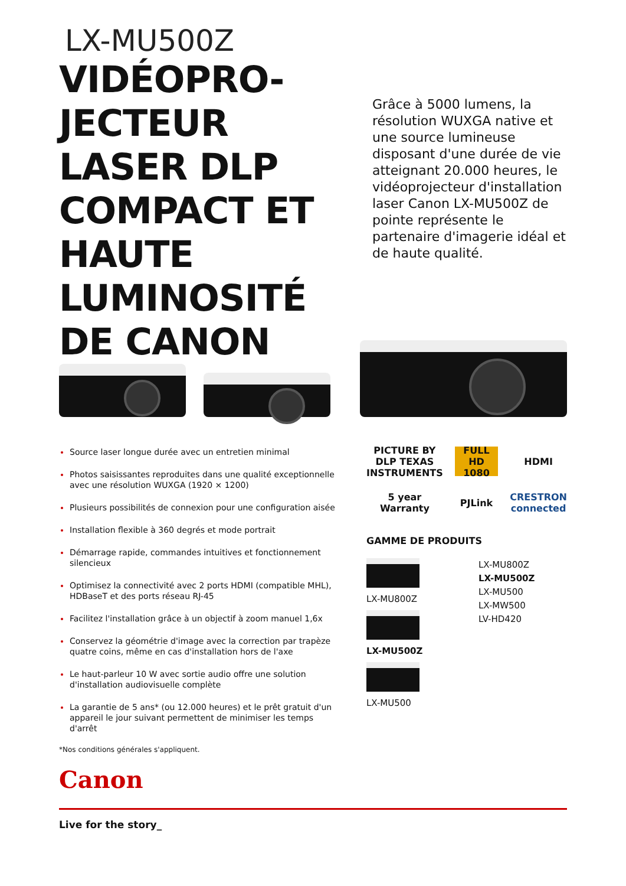LX-MU500Z
VIDÉOPRO-JECTEUR LASER DLP COMPACT ET HAUTE LUMINOSITÉ DE CANON
Grâce à 5000 lumens, la résolution WUXGA native et une source lumineuse disposant d'une durée de vie atteignant 20.000 heures, le vidéoprojecteur d'installation laser Canon LX-MU500Z de pointe représente le partenaire d'imagerie idéal et de haute qualité.
Source laser longue durée avec un entretien minimal
Photos saisissantes reproduites dans une qualité exceptionnelle avec une résolution WUXGA (1920 × 1200)
Plusieurs possibilités de connexion pour une configuration aisée
Installation flexible à 360 degrés et mode portrait
Démarrage rapide, commandes intuitives et fonctionnement silencieux
Optimisez la connectivité avec 2 ports HDMI (compatible MHL), HDBaseT et des ports réseau RJ-45
Facilitez l'installation grâce à un objectif à zoom manuel 1,6x
Conservez la géométrie d'image avec la correction par trapèze quatre coins, même en cas d'installation hors de l'axe
Le haut-parleur 10 W avec sortie audio offre une solution d'installation audiovisuelle complète
La garantie de 5 ans* (ou 12.000 heures) et le prêt gratuit d'un appareil le jour suivant permettent de minimiser les temps d'arrêt
*Nos conditions générales s'appliquent.
PICTURE BY DLP TEXAS INSTRUMENTS
FULL HD 1080
HDMI
5 year Warranty
PJLink
CRESTRON connected
GAMME DE PRODUITS
LX-MU800Z
LX-MU500Z
LX-MU500
LX-MU800Z
LX-MU500Z
LX-MU500
LX-MW500
LV-HD420
Canon
Live for the story_